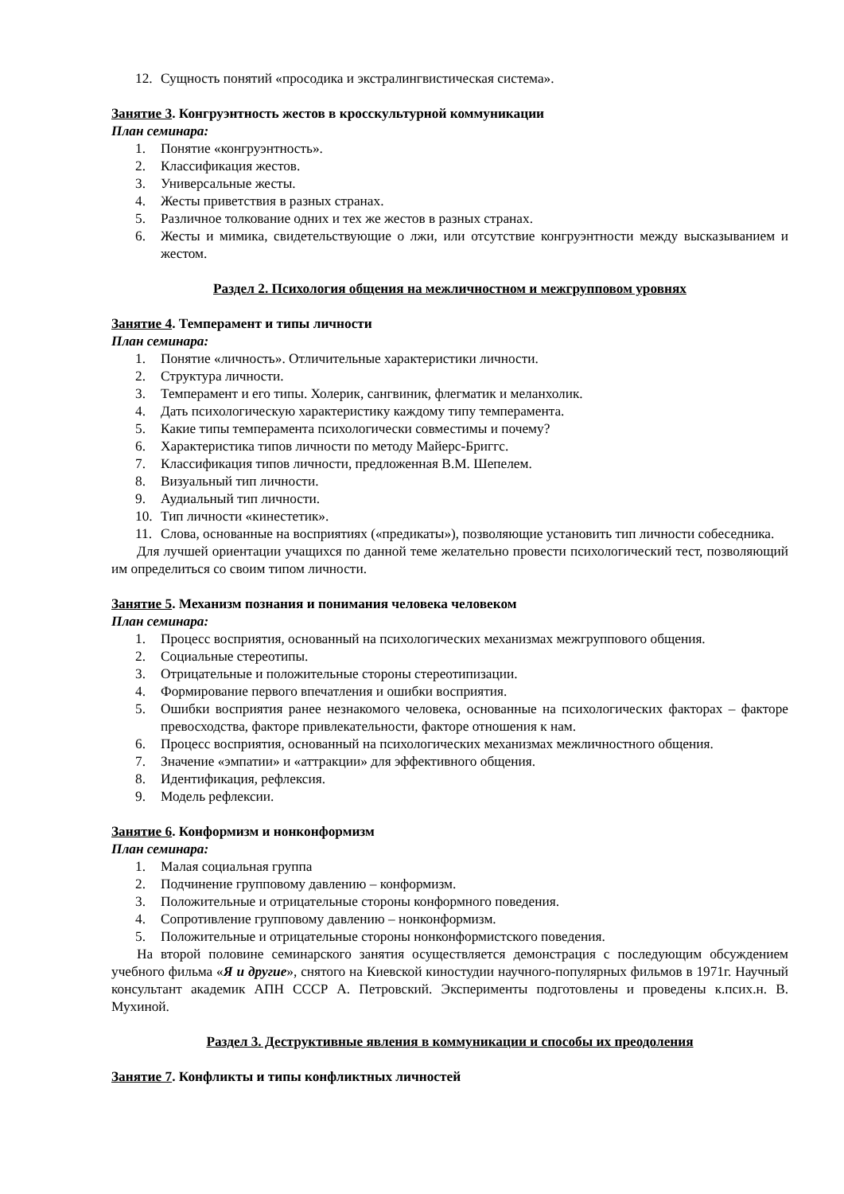12. Сущность понятий «просодика и экстралингвистическая система».
Занятие 3. Конгруэнтность жестов в кросскультурной коммуникации
План семинара:
1. Понятие «конгруэнтность».
2. Классификация жестов.
3. Универсальные жесты.
4. Жесты приветствия в разных странах.
5. Различное толкование одних и тех же жестов в разных странах.
6. Жесты и мимика, свидетельствующие о лжи, или отсутствие конгруэнтности между высказыванием и жестом.
Раздел 2. Психология общения на межличностном и межгрупповом уровнях
Занятие 4. Темперамент и типы личности
План семинара:
1. Понятие «личность». Отличительные характеристики личности.
2. Структура личности.
3. Темперамент и его типы. Холерик, сангвиник, флегматик и меланхолик.
4. Дать психологическую характеристику каждому типу темперамента.
5. Какие типы темперамента психологически совместимы и почему?
6. Характеристика типов личности по методу Майерс-Бриггс.
7. Классификация типов личности, предложенная В.М. Шепелем.
8. Визуальный тип личности.
9. Аудиальный тип личности.
10. Тип личности «кинестетик».
11. Слова, основанные на восприятиях («предикаты»), позволяющие установить тип личности собеседника.
Для лучшей ориентации учащихся по данной теме желательно провести психологический тест, позволяющий им определиться со своим типом личности.
Занятие 5. Механизм познания и понимания человека человеком
План семинара:
1. Процесс восприятия, основанный на психологических механизмах межгруппового общения.
2. Социальные стереотипы.
3. Отрицательные и положительные стороны стереотипизации.
4. Формирование первого впечатления и ошибки восприятия.
5. Ошибки восприятия ранее незнакомого человека, основанные на психологических факторах – факторе превосходства, факторе привлекательности, факторе отношения к нам.
6. Процесс восприятия, основанный на психологических механизмах межличностного общения.
7. Значение «эмпатии» и «аттракции» для эффективного общения.
8. Идентификация, рефлексия.
9. Модель рефлексии.
Занятие 6. Конформизм и нонконформизм
План семинара:
1. Малая социальная группа
2. Подчинение групповому давлению – конформизм.
3. Положительные и отрицательные стороны конформного поведения.
4. Сопротивление групповому давлению – нонконформизм.
5. Положительные и отрицательные стороны нонконформистского поведения.
На второй половине семинарского занятия осуществляется демонстрация с последующим обсуждением учебного фильма «Я и другие», снятого на Киевской киностудии научного-популярных фильмов в 1971г. Научный консультант академик АПН СССР А. Петровский. Эксперименты подготовлены и проведены к.псих.н. В. Мухиной.
Раздел 3. Деструктивные явления в коммуникации и способы их преодоления
Занятие 7. Конфликты и типы конфликтных личностей